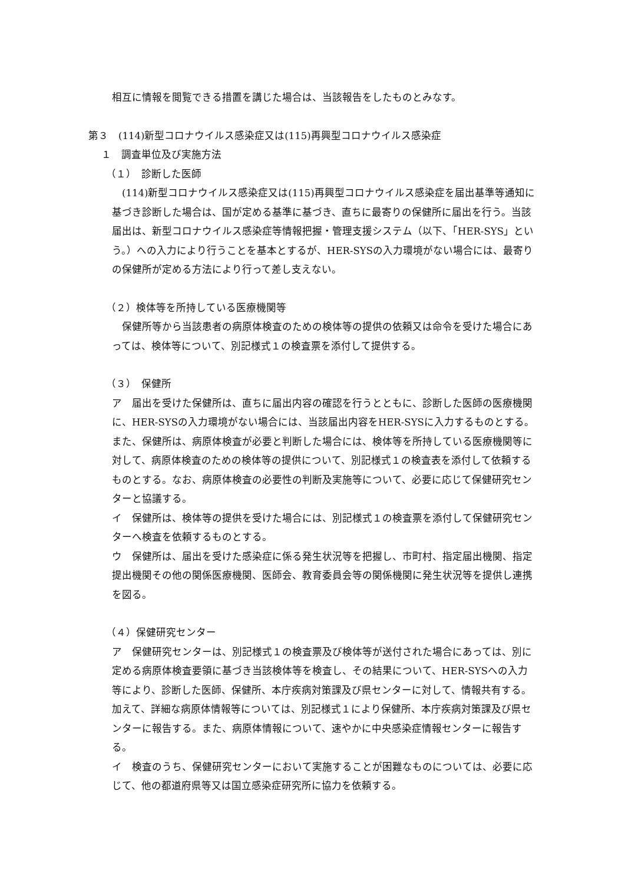相互に情報を閲覧できる措置を講じた場合は、当該報告をしたものとみなす。
第３　(114)新型コロナウイルス感染症又は(115)再興型コロナウイルス感染症
１　調査単位及び実施方法
（１）　診断した医師
　(114)新型コロナウイルス感染症又は(115)再興型コロナウイルス感染症を届出基準等通知に基づき診断した場合は、国が定める基準に基づき、直ちに最寄りの保健所に届出を行う。当該届出は、新型コロナウイルス感染症等情報把握・管理支援システム（以下、「HER-SYS」という。）への入力により行うことを基本とするが、HER-SYSの入力環境がない場合には、最寄りの保健所が定める方法により行って差し支えない。
（２）検体等を所持している医療機関等
　保健所等から当該患者の病原体検査のための検体等の提供の依頼又は命令を受けた場合にあっては、検体等について、別記様式１の検査票を添付して提供する。
（３）　保健所
ア　届出を受けた保健所は、直ちに届出内容の確認を行うとともに、診断した医師の医療機関に、HER-SYSの入力環境がない場合には、当該届出内容をHER-SYSに入力するものとする。また、保健所は、病原体検査が必要と判断した場合には、検体等を所持している医療機関等に対して、病原体検査のための検体等の提供について、別記様式１の検査表を添付して依頼するものとする。なお、病原体検査の必要性の判断及実施等について、必要に応じて保健研究センターと協議する。
イ　保健所は、検体等の提供を受けた場合には、別記様式１の検査票を添付して保健研究センターへ検査を依頼するものとする。
ウ　保健所は、届出を受けた感染症に係る発生状況等を把握し、市町村、指定届出機関、指定提出機関その他の関係医療機関、医師会、教育委員会等の関係機関に発生状況等を提供し連携を図る。
（４）保健研究センター
ア　保健研究センターは、別記様式１の検査票及び検体等が送付された場合にあっては、別に定める病原体検査要領に基づき当該検体等を検査し、その結果について、HER-SYSへの入力等により、診断した医師、保健所、本庁疾病対策課及び県センターに対して、情報共有する。加えて、詳細な病原体情報等については、別記様式１により保健所、本庁疾病対策課及び県センターに報告する。また、病原体情報について、速やかに中央感染症情報センターに報告する。
イ　検査のうち、保健研究センターにおいて実施することが困難なものについては、必要に応じて、他の都道府県等又は国立感染症研究所に協力を依頼する。